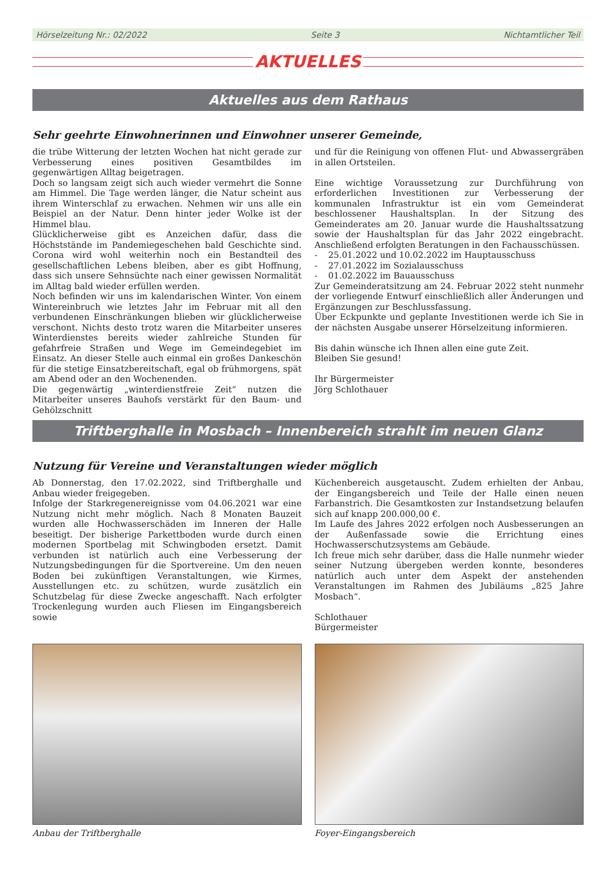Hörselzeitung Nr.: 02/2022 Seite 3 Nichtamtlicher Teil
AKTUELLES
Aktuelles aus dem Rathaus
Sehr geehrte Einwohnerinnen und Einwohner unserer Gemeinde,
die trübe Witterung der letzten Wochen hat nicht gerade zur Verbesserung eines positiven Gesamtbildes im gegenwärtigen Alltag beigetragen.
Doch so langsam zeigt sich auch wieder vermehrt die Sonne am Himmel. Die Tage werden länger, die Natur scheint aus ihrem Winterschlaf zu erwachen. Nehmen wir uns alle ein Beispiel an der Natur. Denn hinter jeder Wolke ist der Himmel blau.
Glücklicherweise gibt es Anzeichen dafür, dass die Höchststände im Pandemiegeschehen bald Geschichte sind. Corona wird wohl weiterhin noch ein Bestandteil des gesellschaftlichen Lebens bleiben, aber es gibt Hoffnung, dass sich unsere Sehnsüchte nach einer gewissen Normalität im Alltag bald wieder erfüllen werden.
Noch befinden wir uns im kalendarischen Winter. Von einem Wintereinbruch wie letztes Jahr im Februar mit all den verbundenen Einschränkungen blieben wir glücklicherweise verschont. Nichts desto trotz waren die Mitarbeiter unseres Winterdienstes bereits wieder zahlreiche Stunden für gefahrfreie Straßen und Wege im Gemeindegebiet im Einsatz. An dieser Stelle auch einmal ein großes Dankeschön für die stetige Einsatzbereitschaft, egal ob frühmorgens, spät am Abend oder an den Wochenenden.
Die gegenwärtig „winterdienstfreie Zeit“ nutzen die Mitarbeiter unseres Bauhofs verstärkt für den Baum- und Gehölzschnitt
und für die Reinigung von offenen Flut- und Abwassergräben in allen Ortsteilen.
Eine wichtige Voraussetzung zur Durchführung von erforderlichen Investitionen zur Verbesserung der kommunalen Infrastruktur ist ein vom Gemeinderat beschlossener Haushaltsplan. In der Sitzung des Gemeinderates am 20. Januar wurde die Haushaltssatzung sowie der Haushaltsplan für das Jahr 2022 eingebracht. Anschließend erfolgten Beratungen in den Fachausschüssen.
- 25.01.2022 und 10.02.2022 im Hauptausschuss
- 27.01.2022 im Sozialausschuss
- 01.02.2022 im Bauausschuss
Zur Gemeinderatsitzung am 24. Februar 2022 steht nunmehr der vorliegende Entwurf einschließlich aller Änderungen und Ergänzungen zur Beschlussfassung.
Über Eckpunkte und geplante Investitionen werde ich Sie in der nächsten Ausgabe unserer Hörselzeitung informieren.
Bis dahin wünsche ich Ihnen allen eine gute Zeit.
Bleiben Sie gesund!
Ihr Bürgermeister
Jörg Schlothauer
Triftberghalle in Mosbach – Innenbereich strahlt im neuen Glanz
Nutzung für Vereine und Veranstaltungen wieder möglich
Ab Donnerstag, den 17.02.2022, sind Triftberghalle und Anbau wieder freigegeben.
Infolge der Starkregenereignisse vom 04.06.2021 war eine Nutzung nicht mehr möglich. Nach 8 Monaten Bauzeit wurden alle Hochwasserschäden im Inneren der Halle beseitigt. Der bisherige Parkettboden wurde durch einen modernen Sportbelag mit Schwingboden ersetzt. Damit verbunden ist natürlich auch eine Verbesserung der Nutzungsbedingungen für die Sportvereine. Um den neuen Boden bei zukünftigen Veranstaltungen, wie Kirmes, Ausstellungen etc. zu schützen, wurde zusätzlich ein Schutzbelag für diese Zwecke angeschafft. Nach erfolgter Trockenlegung wurden auch Fliesen im Eingangsbereich sowie
Küchenbereich ausgetauscht. Zudem erhielten der Anbau, der Eingangsbereich und Teile der Halle einen neuen Farbanstrich. Die Gesamtkosten zur Instandsetzung belaufen sich auf knapp 200.000,00 €.
Im Laufe des Jahres 2022 erfolgen noch Ausbesserungen an der Außenfassade sowie die Errichtung eines Hochwasserschutzsystems am Gebäude.
Ich freue mich sehr darüber, dass die Halle nunmehr wieder seiner Nutzung übergeben werden konnte, besonderes natürlich auch unter dem Aspekt der anstehenden Veranstaltungen im Rahmen des Jubiläums „825 Jahre Mosbach“.
Schlothauer
Bürgermeister
Anbau der Triftberghalle Foyer-Eingangsbereich